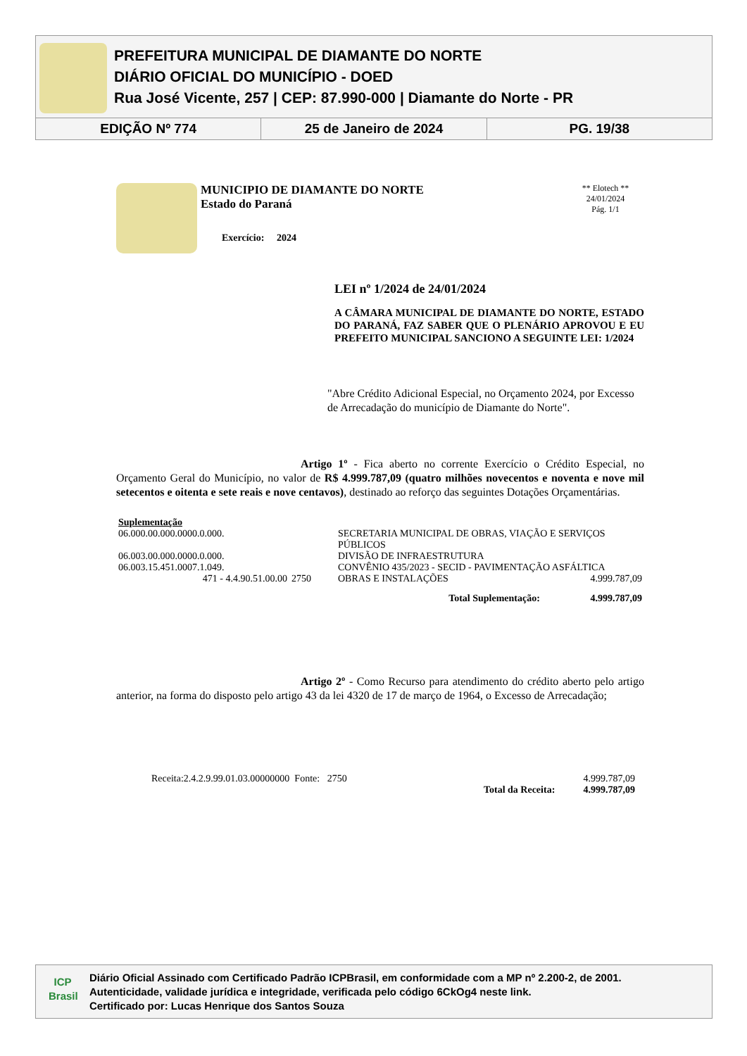PREFEITURA MUNICIPAL DE DIAMANTE DO NORTE
DIÁRIO OFICIAL DO MUNICÍPIO - DOED
Rua José Vicente, 257 | CEP: 87.990-000 | Diamante do Norte - PR
EDIÇÃO Nº 774 25 de Janeiro de 2024 PG. 19/38
MUNICIPIO DE DIAMANTE DO NORTE
Estado do Paraná
Exercício: 2024
** Elotech **
24/01/2024
Pág. 1/1
LEI nº 1/2024 de 24/01/2024
A CÂMARA MUNICIPAL DE DIAMANTE DO NORTE, ESTADO DO PARANÁ, FAZ SABER QUE O PLENÁRIO APROVOU E EU PREFEITO MUNICIPAL SANCIONO A SEGUINTE LEI: 1/2024
"Abre Crédito Adicional Especial, no Orçamento 2024, por Excesso de Arrecadação do município de Diamante do Norte".
Artigo 1º - Fica aberto no corrente Exercício o Crédito Especial, no Orçamento Geral do Município, no valor de R$ 4.999.787,09 (quatro milhões novecentos e noventa e nove mil setecentos e oitenta e sete reais e nove centavos), destinado ao reforço das seguintes Dotações Orçamentárias.
Suplementação
| 06.000.00.000.0000.0.000. | | SECRETARIA MUNICIPAL DE OBRAS, VIAÇÃO E SERVIÇOS PÚBLICOS | |
| 06.003.00.000.0000.0.000. | | DIVISÃO DE INFRAESTRUTURA | |
| 06.003.15.451.0007.1.049. | | CONVÊNIO 435/2023 - SECID - PAVIMENTAÇÃO ASFÁLTICA | |
| 471 - 4.4.90.51.00.00 | 2750 | OBRAS E INSTALAÇÕES | 4.999.787,09 |
| | | Total Suplementação: | 4.999.787,09 |
Artigo 2º - Como Recurso para atendimento do crédito aberto pelo artigo anterior, na forma do disposto pelo artigo 43 da lei 4320 de 17 de março de 1964, o Excesso de Arrecadação;
| Receita:2.4.2.9.99.01.03.00000000 Fonte: 2750 | | 4.999.787,09 |
| | Total da Receita: | 4.999.787,09 |
ICP
Brasil
Diário Oficial Assinado com Certificado Padrão ICPBrasil, em conformidade com a MP nº 2.200-2, de 2001.
Autenticidade, validade jurídica e integridade, verificada pelo código 6CkOg4 neste link.
Certificado por: Lucas Henrique dos Santos Souza